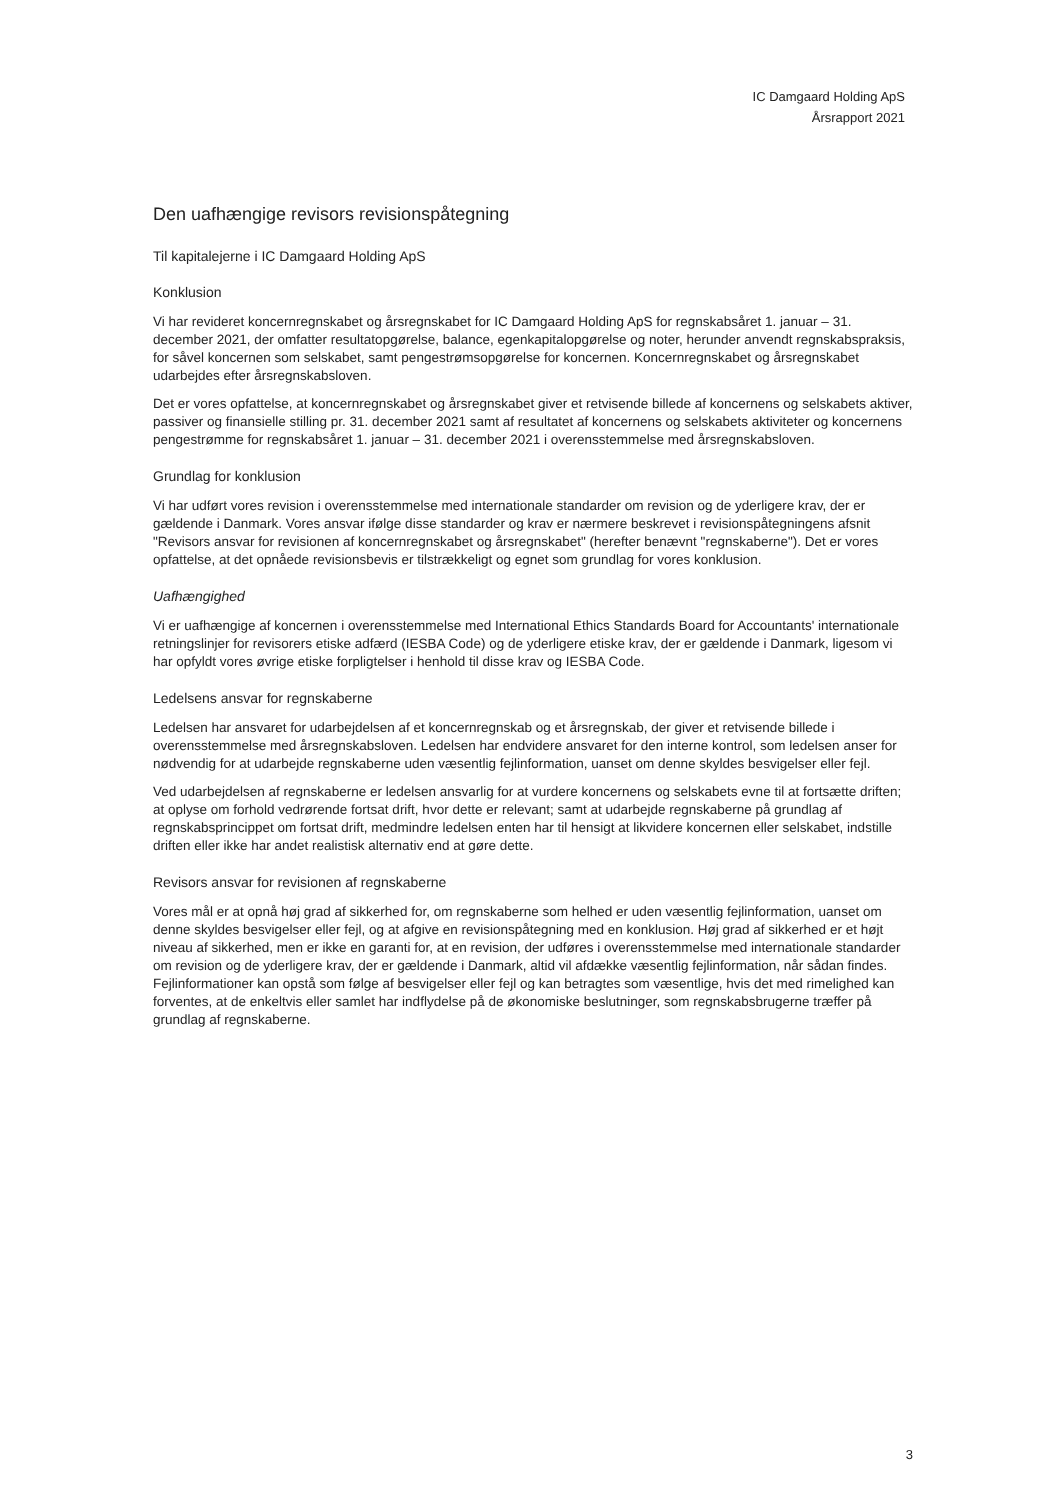IC Damgaard Holding ApS
Årsrapport 2021
Den uafhængige revisors revisionspåtegning
Til kapitalejerne i IC Damgaard Holding ApS
Konklusion
Vi har revideret koncernregnskabet og årsregnskabet for IC Damgaard Holding ApS for regnskabsåret 1. januar – 31. december 2021, der omfatter resultatopgørelse, balance, egenkapitalopgørelse og noter, herunder anvendt regnskabspraksis, for såvel koncernen som selskabet, samt pengestrømsopgørelse for koncernen. Koncernregnskabet og årsregnskabet udarbejdes efter årsregnskabsloven.
Det er vores opfattelse, at koncernregnskabet og årsregnskabet giver et retvisende billede af koncernens og selskabets aktiver, passiver og finansielle stilling pr. 31. december 2021 samt af resultatet af koncernens og selskabets aktiviteter og koncernens pengestrømme for regnskabsåret 1. januar – 31. december 2021 i overensstemmelse med årsregnskabsloven.
Grundlag for konklusion
Vi har udført vores revision i overensstemmelse med internationale standarder om revision og de yderligere krav, der er gældende i Danmark. Vores ansvar ifølge disse standarder og krav er nærmere beskrevet i revisionspåtegningens afsnit "Revisors ansvar for revisionen af koncernregnskabet og årsregnskabet" (herefter benævnt "regnskaberne"). Det er vores opfattelse, at det opnåede revisionsbevis er tilstrækkeligt og egnet som grundlag for vores konklusion.
Uafhængighed
Vi er uafhængige af koncernen i overensstemmelse med International Ethics Standards Board for Accountants' internationale retningslinjer for revisorers etiske adfærd (IESBA Code) og de yderligere etiske krav, der er gældende i Danmark, ligesom vi har opfyldt vores øvrige etiske forpligtelser i henhold til disse krav og IESBA Code.
Ledelsens ansvar for regnskaberne
Ledelsen har ansvaret for udarbejdelsen af et koncernregnskab og et årsregnskab, der giver et retvisende billede i overensstemmelse med årsregnskabsloven. Ledelsen har endvidere ansvaret for den interne kontrol, som ledelsen anser for nødvendig for at udarbejde regnskaberne uden væsentlig fejlinformation, uanset om denne skyldes besvigelser eller fejl.
Ved udarbejdelsen af regnskaberne er ledelsen ansvarlig for at vurdere koncernens og selskabets evne til at fortsætte driften; at oplyse om forhold vedrørende fortsat drift, hvor dette er relevant; samt at udarbejde regnskaberne på grundlag af regnskabsprincippet om fortsat drift, medmindre ledelsen enten har til hensigt at likvidere koncernen eller selskabet, indstille driften eller ikke har andet realistisk alternativ end at gøre dette.
Revisors ansvar for revisionen af regnskaberne
Vores mål er at opnå høj grad af sikkerhed for, om regnskaberne som helhed er uden væsentlig fejlinformation, uanset om denne skyldes besvigelser eller fejl, og at afgive en revisionspåtegning med en konklusion. Høj grad af sikkerhed er et højt niveau af sikkerhed, men er ikke en garanti for, at en revision, der udføres i overensstemmelse med internationale standarder om revision og de yderligere krav, der er gældende i Danmark, altid vil afdække væsentlig fejlinformation, når sådan findes. Fejlinformationer kan opstå som følge af besvigelser eller fejl og kan betragtes som væsentlige, hvis det med rimelighed kan forventes, at de enkeltvis eller samlet har indflydelse på de økonomiske beslutninger, som regnskabsbrugerne træffer på grundlag af regnskaberne.
3